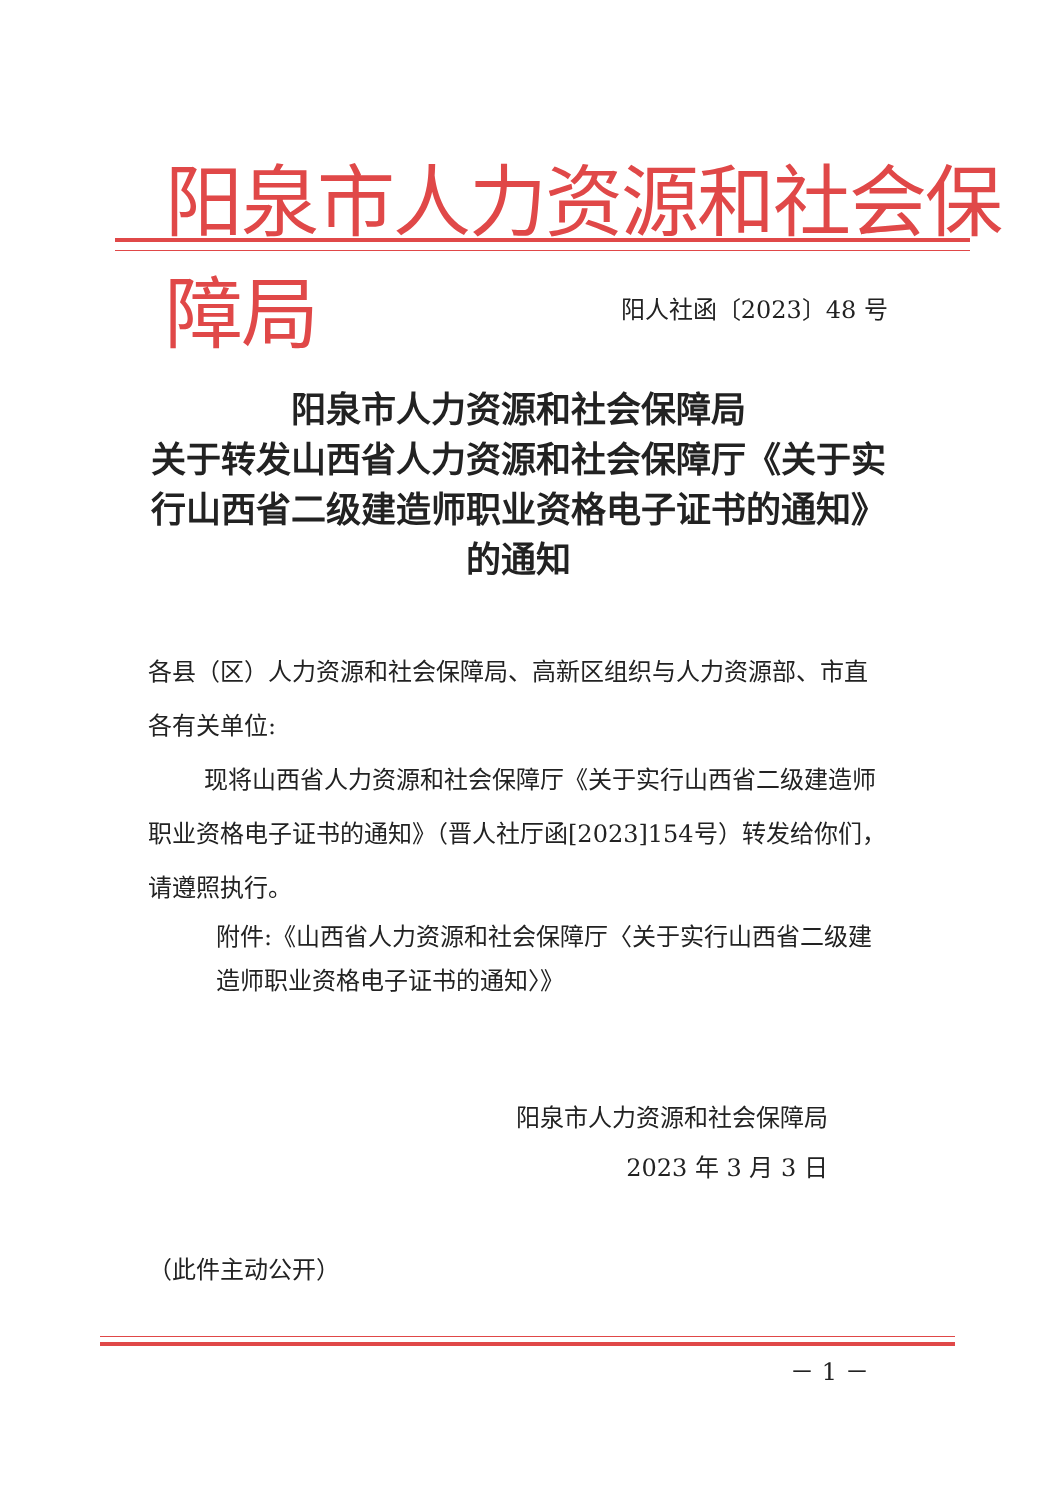阳泉市人力资源和社会保障局
阳人社函〔2023〕48 号
阳泉市人力资源和社会保障局
关于转发山西省人力资源和社会保障厅《关于实行山西省二级建造师职业资格电子证书的通知》的通知
各县（区）人力资源和社会保障局、高新区组织与人力资源部、市直各有关单位:
现将山西省人力资源和社会保障厅《关于实行山西省二级建造师职业资格电子证书的通知》（晋人社厅函[2023]154号）转发给你们，请遵照执行。
附件:《山西省人力资源和社会保障厅〈关于实行山西省二级建造师职业资格电子证书的通知〉》
阳泉市人力资源和社会保障局
2023 年 3 月 3 日
（此件主动公开）
－ 1 －